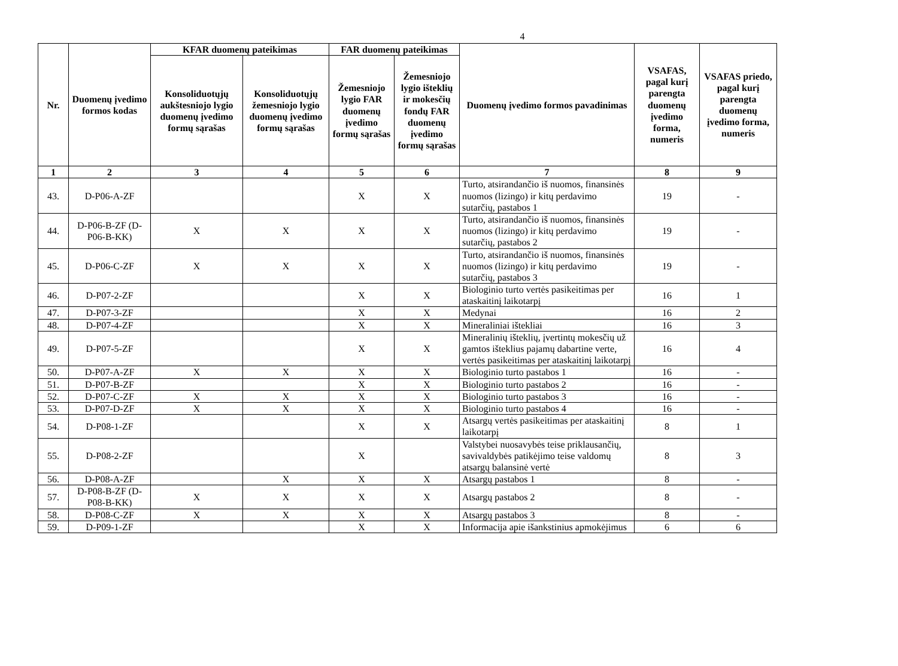4
| Nr. | Duomenų įvedimo formos kodas | KFAR duomenų pateikimas | | FAR duomenų pateikimas | | Duomenų įvedimo formos pavadinimas | VSAFAS, pagal kurį parengta duomenų įvedimo forma, numeris | VSAFAS priedo, pagal kurį parengta duomenų įvedimo forma, numeris |
| --- | --- | --- | --- | --- | --- | --- | --- | --- |
| | | Konsoliduotųjų aukštesniojo lygio duomenų įvedimo formų sąrašas | Konsoliduotųjų žemesniojo lygio duomenų įvedimo formų sąrašas | Žemesniojo lygio FAR duomenų įvedimo formų sąrašas | Žemesniojo lygio išteklių ir mokesčių fondų FAR duomenų įvedimo formų sąrašas | | | |
| 1 | 2 | 3 | 4 | 5 | 6 | 7 | 8 | 9 |
| 43. | D-P06-A-ZF | | | X | X | Turto, atsirandančio iš nuomos, finansinės nuomos (lizingo) ir kitų perdavimo sutarčių, pastabos 1 | 19 | - |
| 44. | D-P06-B-ZF (D-P06-B-KK) | X | X | X | X | Turto, atsirandančio iš nuomos, finansinės nuomos (lizingo) ir kitų perdavimo sutarčių, pastabos 2 | 19 | - |
| 45. | D-P06-C-ZF | X | X | X | X | Turto, atsirandančio iš nuomos, finansinės nuomos (lizingo) ir kitų perdavimo sutarčių, pastabos 3 | 19 | - |
| 46. | D-P07-2-ZF | | | X | X | Biologinio turto vertės pasikeitimas per ataskaitinį laikotarpį | 16 | 1 |
| 47. | D-P07-3-ZF | | | X | X | Medynai | 16 | 2 |
| 48. | D-P07-4-ZF | | | X | X | Mineraliniai ištekliai | 16 | 3 |
| 49. | D-P07-5-ZF | | | X | X | Mineralinių išteklių, įvertintų mokesčių už gamtos išteklius pajamų dabartine verte, vertės pasikeitimas per ataskaitinį laikotarpį | 16 | 4 |
| 50. | D-P07-A-ZF | X | X | X | X | Biologinio turto pastabos 1 | 16 | - |
| 51. | D-P07-B-ZF | | | X | X | Biologinio turto pastabos 2 | 16 | - |
| 52. | D-P07-C-ZF | X | X | X | X | Biologinio turto pastabos 3 | 16 | - |
| 53. | D-P07-D-ZF | X | X | X | X | Biologinio turto pastabos 4 | 16 | - |
| 54. | D-P08-1-ZF | | | X | X | Atsargų vertės pasikeitimas per ataskaitinį laikotarpį | 8 | 1 |
| 55. | D-P08-2-ZF | | | X | | Valstybei nuosavybės teise priklausančių, savivaldybės patikėjimo teise valdomų atsargų balansinė vertė | 8 | 3 |
| 56. | D-P08-A-ZF | | X | X | X | Atsargų pastabos 1 | 8 | - |
| 57. | D-P08-B-ZF (D-P08-B-KK) | X | X | X | X | Atsargų pastabos 2 | 8 | - |
| 58. | D-P08-C-ZF | X | X | X | X | Atsargų pastabos 3 | 8 | - |
| 59. | D-P09-1-ZF | | | X | X | Informacija apie išankstinius apmokėjimus | 6 | 6 |